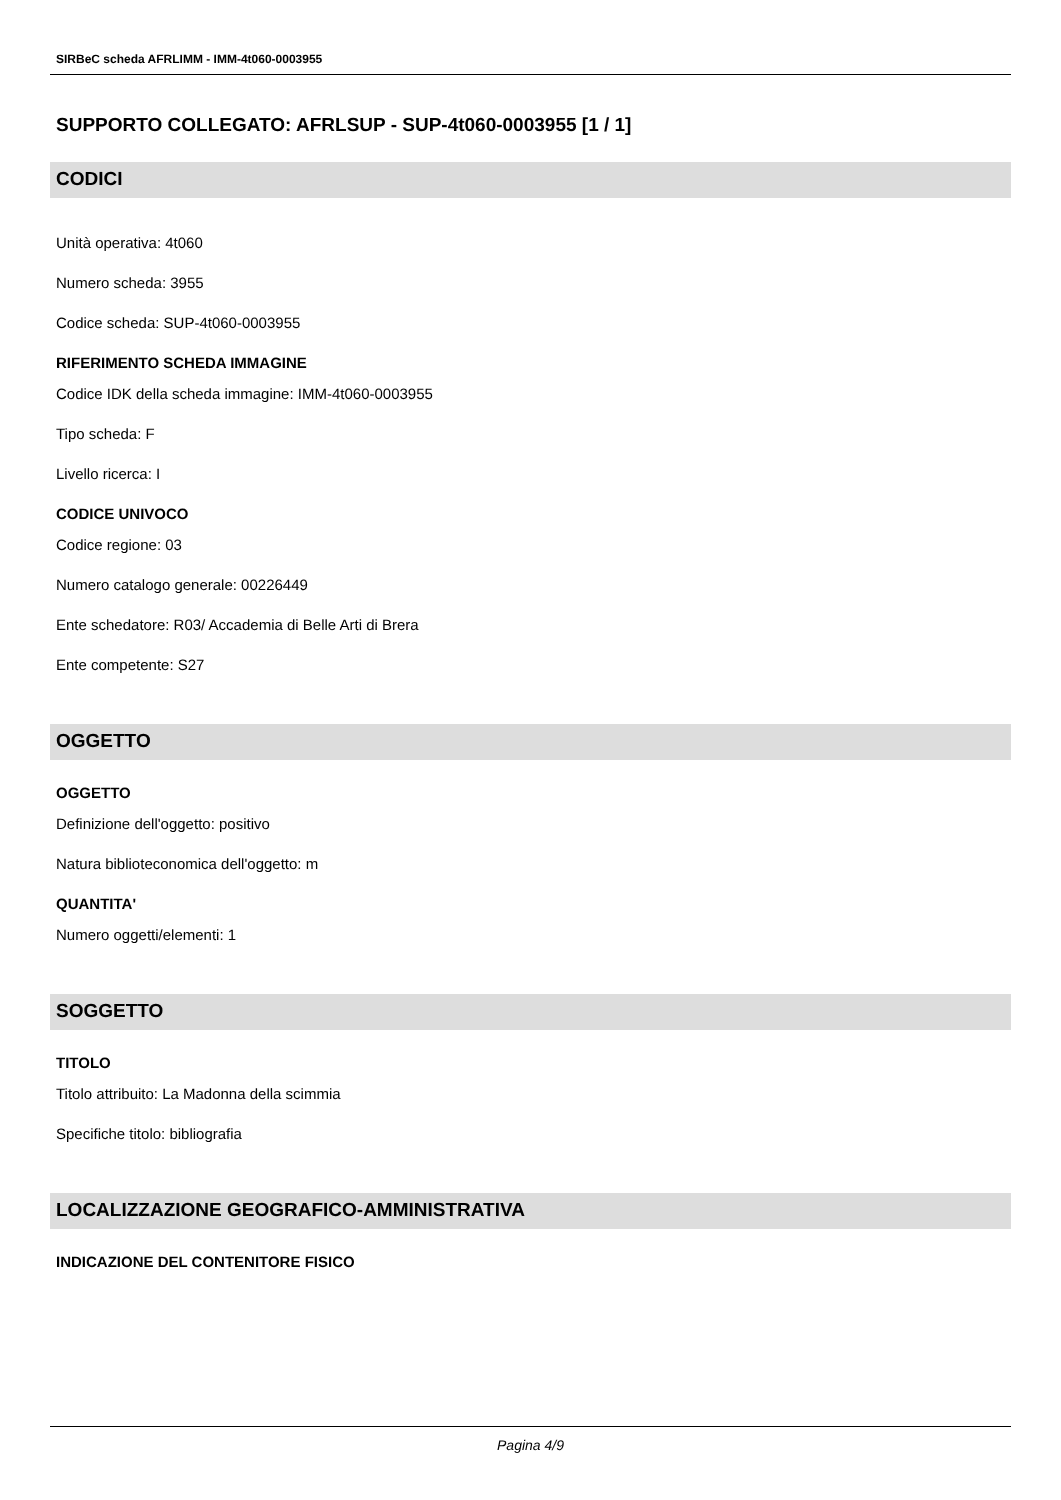SIRBeC scheda AFRLIMM - IMM-4t060-0003955
SUPPORTO COLLEGATO: AFRLSUP - SUP-4t060-0003955 [1 / 1]
CODICI
Unità operativa: 4t060
Numero scheda: 3955
Codice scheda: SUP-4t060-0003955
RIFERIMENTO SCHEDA IMMAGINE
Codice IDK della scheda immagine: IMM-4t060-0003955
Tipo scheda: F
Livello ricerca: I
CODICE UNIVOCO
Codice regione: 03
Numero catalogo generale: 00226449
Ente schedatore: R03/ Accademia di Belle Arti di Brera
Ente competente: S27
OGGETTO
OGGETTO
Definizione dell'oggetto: positivo
Natura biblioteconomica dell'oggetto: m
QUANTITA'
Numero oggetti/elementi: 1
SOGGETTO
TITOLO
Titolo attribuito: La Madonna della scimmia
Specifiche titolo: bibliografia
LOCALIZZAZIONE GEOGRAFICO-AMMINISTRATIVA
INDICAZIONE DEL CONTENITORE FISICO
Pagina 4/9